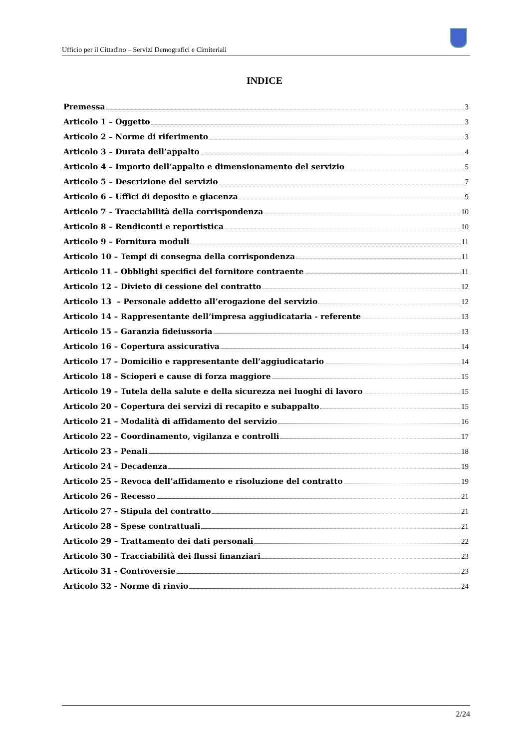Ufficio per il Cittadino – Servizi Demografici e Cimiteriali
INDICE
Premessa 3
Articolo 1 – Oggetto 3
Articolo 2 – Norme di riferimento 3
Articolo 3 – Durata dell’appalto 4
Articolo 4 – Importo dell’appalto e dimensionamento del servizio 5
Articolo 5 – Descrizione del servizio 7
Articolo 6 – Uffici di deposito e giacenza 9
Articolo 7 – Tracciabilità della corrispondenza 10
Articolo 8 – Rendiconti e reportistica 10
Articolo 9 – Fornitura moduli 11
Articolo 10 – Tempi di consegna della corrispondenza 11
Articolo 11 – Obblighi specifici del fornitore contraente 11
Articolo 12 – Divieto di cessione del contratto 12
Articolo 13 – Personale addetto all’erogazione del servizio 12
Articolo 14 – Rappresentante dell’impresa aggiudicataria - referente 13
Articolo 15 – Garanzia fideiussoria 13
Articolo 16 – Copertura assicurativa 14
Articolo 17 – Domicilio e rappresentante dell’aggiudicatario 14
Articolo 18 – Scioperi e cause di forza maggiore 15
Articolo 19 – Tutela della salute e della sicurezza nei luoghi di lavoro 15
Articolo 20 – Copertura dei servizi di recapito e subappalto 15
Articolo 21 – Modalità di affidamento del servizio 16
Articolo 22 – Coordinamento, vigilanza e controlli 17
Articolo 23 – Penali 18
Articolo 24 – Decadenza 19
Articolo 25 – Revoca dell’affidamento e risoluzione del contratto 19
Articolo 26 – Recesso 21
Articolo 27 – Stipula del contratto 21
Articolo 28 – Spese contrattuali 21
Articolo 29 – Trattamento dei dati personali 22
Articolo 30 – Tracciabilità dei flussi finanziari 23
Articolo 31 - Controversie 23
Articolo 32 - Norme di rinvio 24
2/24